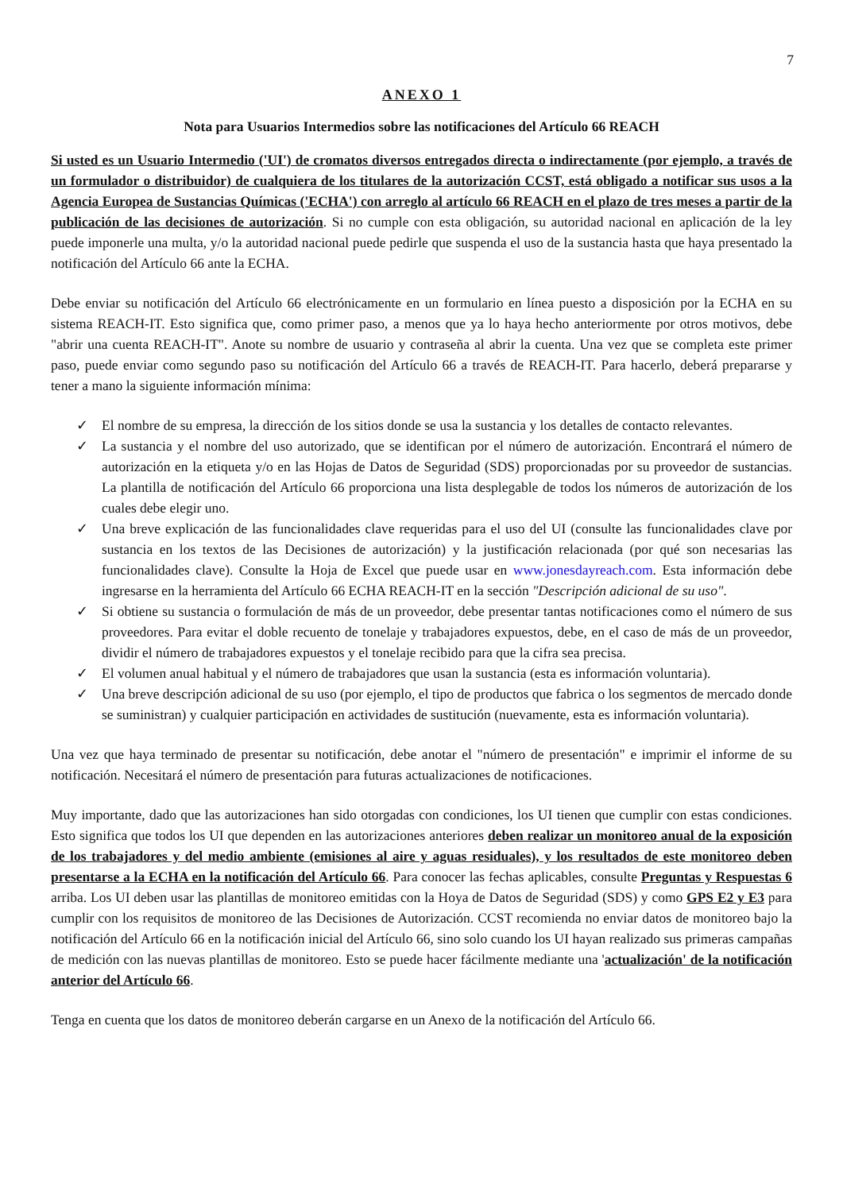7
ANEXO 1
Nota para Usuarios Intermedios sobre las notificaciones del Artículo 66 REACH
Si usted es un Usuario Intermedio ('UI') de cromatos diversos entregados directa o indirectamente (por ejemplo, a través de un formulador o distribuidor) de cualquiera de los titulares de la autorización CCST, está obligado a notificar sus usos a la Agencia Europea de Sustancias Químicas ('ECHA') con arreglo al artículo 66 REACH en el plazo de tres meses a partir de la publicación de las decisiones de autorización. Si no cumple con esta obligación, su autoridad nacional en aplicación de la ley puede imponerle una multa, y/o la autoridad nacional puede pedirle que suspenda el uso de la sustancia hasta que haya presentado la notificación del Artículo 66 ante la ECHA.
Debe enviar su notificación del Artículo 66 electrónicamente en un formulario en línea puesto a disposición por la ECHA en su sistema REACH-IT. Esto significa que, como primer paso, a menos que ya lo haya hecho anteriormente por otros motivos, debe "abrir una cuenta REACH-IT". Anote su nombre de usuario y contraseña al abrir la cuenta. Una vez que se completa este primer paso, puede enviar como segundo paso su notificación del Artículo 66 a través de REACH-IT. Para hacerlo, deberá prepararse y tener a mano la siguiente información mínima:
✓ El nombre de su empresa, la dirección de los sitios donde se usa la sustancia y los detalles de contacto relevantes.
✓ La sustancia y el nombre del uso autorizado, que se identifican por el número de autorización. Encontrará el número de autorización en la etiqueta y/o en las Hojas de Datos de Seguridad (SDS) proporcionadas por su proveedor de sustancias. La plantilla de notificación del Artículo 66 proporciona una lista desplegable de todos los números de autorización de los cuales debe elegir uno.
✓ Una breve explicación de las funcionalidades clave requeridas para el uso del UI (consulte las funcionalidades clave por sustancia en los textos de las Decisiones de autorización) y la justificación relacionada (por qué son necesarias las funcionalidades clave). Consulte la Hoja de Excel que puede usar en www.jonesdayreach.com. Esta información debe ingresarse en la herramienta del Artículo 66 ECHA REACH-IT en la sección "Descripción adicional de su uso".
✓ Si obtiene su sustancia o formulación de más de un proveedor, debe presentar tantas notificaciones como el número de sus proveedores. Para evitar el doble recuento de tonelaje y trabajadores expuestos, debe, en el caso de más de un proveedor, dividir el número de trabajadores expuestos y el tonelaje recibido para que la cifra sea precisa.
✓ El volumen anual habitual y el número de trabajadores que usan la sustancia (esta es información voluntaria).
✓ Una breve descripción adicional de su uso (por ejemplo, el tipo de productos que fabrica o los segmentos de mercado donde se suministran) y cualquier participación en actividades de sustitución (nuevamente, esta es información voluntaria).
Una vez que haya terminado de presentar su notificación, debe anotar el "número de presentación" e imprimir el informe de su notificación. Necesitará el número de presentación para futuras actualizaciones de notificaciones.
Muy importante, dado que las autorizaciones han sido otorgadas con condiciones, los UI tienen que cumplir con estas condiciones. Esto significa que todos los UI que dependen en las autorizaciones anteriores deben realizar un monitoreo anual de la exposición de los trabajadores y del medio ambiente (emisiones al aire y aguas residuales), y los resultados de este monitoreo deben presentarse a la ECHA en la notificación del Artículo 66. Para conocer las fechas aplicables, consulte Preguntas y Respuestas 6 arriba. Los UI deben usar las plantillas de monitoreo emitidas con la Hoya de Datos de Seguridad (SDS) y como GPS E2 y E3 para cumplir con los requisitos de monitoreo de las Decisiones de Autorización. CCST recomienda no enviar datos de monitoreo bajo la notificación del Artículo 66 en la notificación inicial del Artículo 66, sino solo cuando los UI hayan realizado sus primeras campañas de medición con las nuevas plantillas de monitoreo. Esto se puede hacer fácilmente mediante una 'actualización' de la notificación anterior del Artículo 66.
Tenga en cuenta que los datos de monitoreo deberán cargarse en un Anexo de la notificación del Artículo 66.